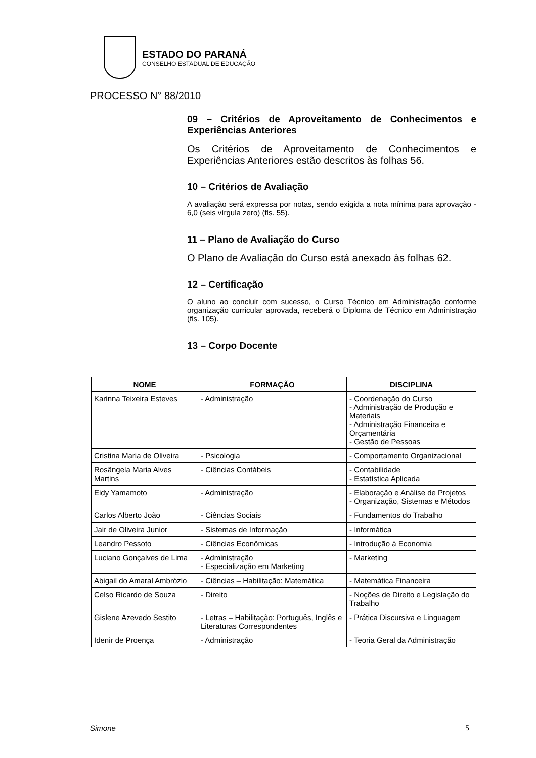ESTADO DO PARANÁ
CONSELHO ESTADUAL DE EDUCAÇÃO
PROCESSO N° 88/2010
09 – Critérios de Aproveitamento de Conhecimentos e Experiências Anteriores
Os Critérios de Aproveitamento de Conhecimentos e Experiências Anteriores estão descritos às folhas 56.
10 – Critérios de Avaliação
A avaliação será expressa por notas, sendo exigida a nota mínima para aprovação - 6,0 (seis vírgula zero) (fls. 55).
11 – Plano de Avaliação do Curso
O Plano de Avaliação do Curso está anexado às folhas 62.
12 – Certificação
O aluno ao concluir com sucesso, o Curso Técnico em Administração conforme organização curricular aprovada, receberá o Diploma de Técnico em Administração (fls. 105).
13 – Corpo Docente
| NOME | FORMAÇÃO | DISCIPLINA |
| --- | --- | --- |
| Karinna Teixeira Esteves | - Administração | - Coordenação do Curso - Administração de Produção e Materiais - Administração Financeira e Orçamentária - Gestão de Pessoas |
| Cristina Maria de Oliveira | - Psicologia | - Comportamento Organizacional |
| Rosângela Maria Alves Martins | - Ciências Contábeis | - Contabilidade - Estatística Aplicada |
| Eidy Yamamoto | - Administração | - Elaboração e Análise de Projetos - Organização, Sistemas e Métodos |
| Carlos Alberto João | - Ciências Sociais | - Fundamentos do Trabalho |
| Jair de Oliveira Junior | - Sistemas de Informação | - Informática |
| Leandro Pessoto | - Ciências Econômicas | - Introdução à Economia |
| Luciano Gonçalves de Lima | - Administração - Especialização em Marketing | - Marketing |
| Abigail do Amaral Ambrózio | - Ciências – Habilitação: Matemática | - Matemática Financeira |
| Celso Ricardo de Souza | - Direito | - Noções de Direito e Legislação do Trabalho |
| Gislene Azevedo Sestito | - Letras – Habilitação: Português, Inglês e Literaturas Correspondentes | - Prática Discursiva e Linguagem |
| Idenir de Proença | - Administração | - Teoria Geral da Administração |
Simone 5